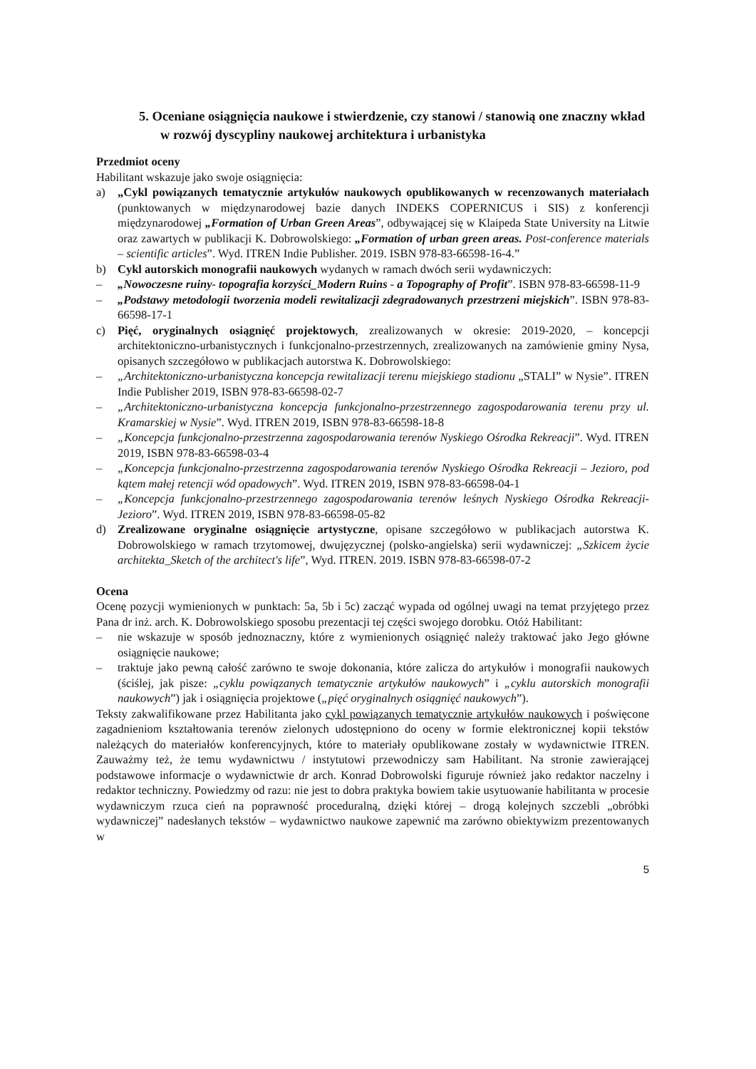5. Oceniane osiągnięcia naukowe i stwierdzenie, czy stanowi / stanowią one znaczny wkład w rozwój dyscypliny naukowej architektura i urbanistyka
Przedmiot oceny
Habilitant wskazuje jako swoje osiągnięcia:
a) „Cykl powiązanych tematycznie artykułów naukowych opublikowanych w recenzowanych materiałach (punktowanych w międzynarodowej bazie danych INDEKS COPERNICUS i SIS) z konferencji międzynarodowej „Formation of Urban Green Areas”, odbywającej się w Klaipeda State University na Litwie oraz zawartych w publikacji K. Dobrowolskiego: „Formation of urban green areas. Post-conference materials – scientific articles”. Wyd. ITREN Indie Publisher. 2019. ISBN 978-83-66598-16-4.”
b) Cykl autorskich monografii naukowych wydanych w ramach dwóch serii wydawniczych:
– „Nowoczesne ruiny- topografia korzyści_Modern Ruins - a Topography of Profit”. ISBN 978-83-66598-11-9
– „Podstawy metodologii tworzenia modeli rewitalizacji zdegradowanych przestrzeni miejskich”. ISBN 978-83-66598-17-1
c) Pięć, oryginalnych osiągnięć projektowych, zrealizowanych w okresie: 2019-2020, – koncepcji architektoniczno-urbanistycznych i funkcjonalno-przestrzennych, zrealizowanych na zamówienie gminy Nysa, opisanych szczegółowo w publikacjach autorstwa K. Dobrowolskiego:
– „Architektoniczno-urbanistyczna koncepcja rewitalizacji terenu miejskiego stadionu „STALI” w Nysie”. ITREN Indie Publisher 2019, ISBN 978-83-66598-02-7
– „Architektoniczno-urbanistyczna koncepcja funkcjonalno-przestrzennego zagospodarowania terenu przy ul. Kramarskiej w Nysie”. Wyd. ITREN 2019, ISBN 978-83-66598-18-8
– „Koncepcja funkcjonalno-przestrzenna zagospodarowania terenów Nyskiego Ośrodka Rekreacji”. Wyd. ITREN 2019, ISBN 978-83-66598-03-4
– „Koncepcja funkcjonalno-przestrzenna zagospodarowania terenów Nyskiego Ośrodka Rekreacji – Jezioro, pod kątem małej retencji wód opadowych”. Wyd. ITREN 2019, ISBN 978-83-66598-04-1
– „Koncepcja funkcjonalno-przestrzennego zagospodarowania terenów leśnych Nyskiego Ośrodka Rekreacji-Jezioro”. Wyd. ITREN 2019, ISBN 978-83-66598-05-82
d) Zrealizowane oryginalne osiągnięcie artystyczne, opisane szczegółowo w publikacjach autorstwa K. Dobrowolskiego w ramach trzytomowej, dwujęzycznej (polsko-angielska) serii wydawniczej: „Szkicem życie architekta_Sketch of the architect's life”, Wyd. ITREN. 2019. ISBN 978-83-66598-07-2
Ocena
Ocenę pozycji wymienionych w punktach: 5a, 5b i 5c) zacząć wypada od ogólnej uwagi na temat przyjętego przez Pana dr inż. arch. K. Dobrowolskiego sposobu prezentacji tej części swojego dorobku. Otóż Habilitant:
– nie wskazuje w sposób jednoznaczny, które z wymienionych osiągnięć należy traktować jako Jego główne osiągnięcie naukowe;
– traktuje jako pewną całość zarówno te swoje dokonania, które zalicza do artykułów i monografii naukowych (ściślej, jak pisze: „cyklu powiązanych tematycznie artykułów naukowych” i „cyklu autorskich monografii naukowych”) jak i osiągnięcia projektowe („pięć oryginalnych osiągnięć naukowych”).
Teksty zakwalifikowane przez Habilitanta jako cykl powiązanych tematycznie artykułów naukowych i poświęcone zagadnieniom kształtowania terenów zielonych udostępniono do oceny w formie elektronicznej kopii tekstów należących do materiałów konferencyjnych, które to materiały opublikowane zostały w wydawnictwie ITREN. Zauważmy też, że temu wydawnictwu / instytutowi przewodniczy sam Habilitant. Na stronie zawierającej podstawowe informacje o wydawnictwie dr arch. Konrad Dobrowolski figuruje również jako redaktor naczelny i redaktor techniczny. Powiedzmy od razu: nie jest to dobra praktyka bowiem takie usytuowanie habilitanta w procesie wydawniczym rzuca cień na poprawność proceduralną, dzięki której – drogą kolejnych szczebli „obróbki wydawniczej” nadesłanych tekstów – wydawnictwo naukowe zapewnić ma zarówno obiektywizm prezentowanych w
5